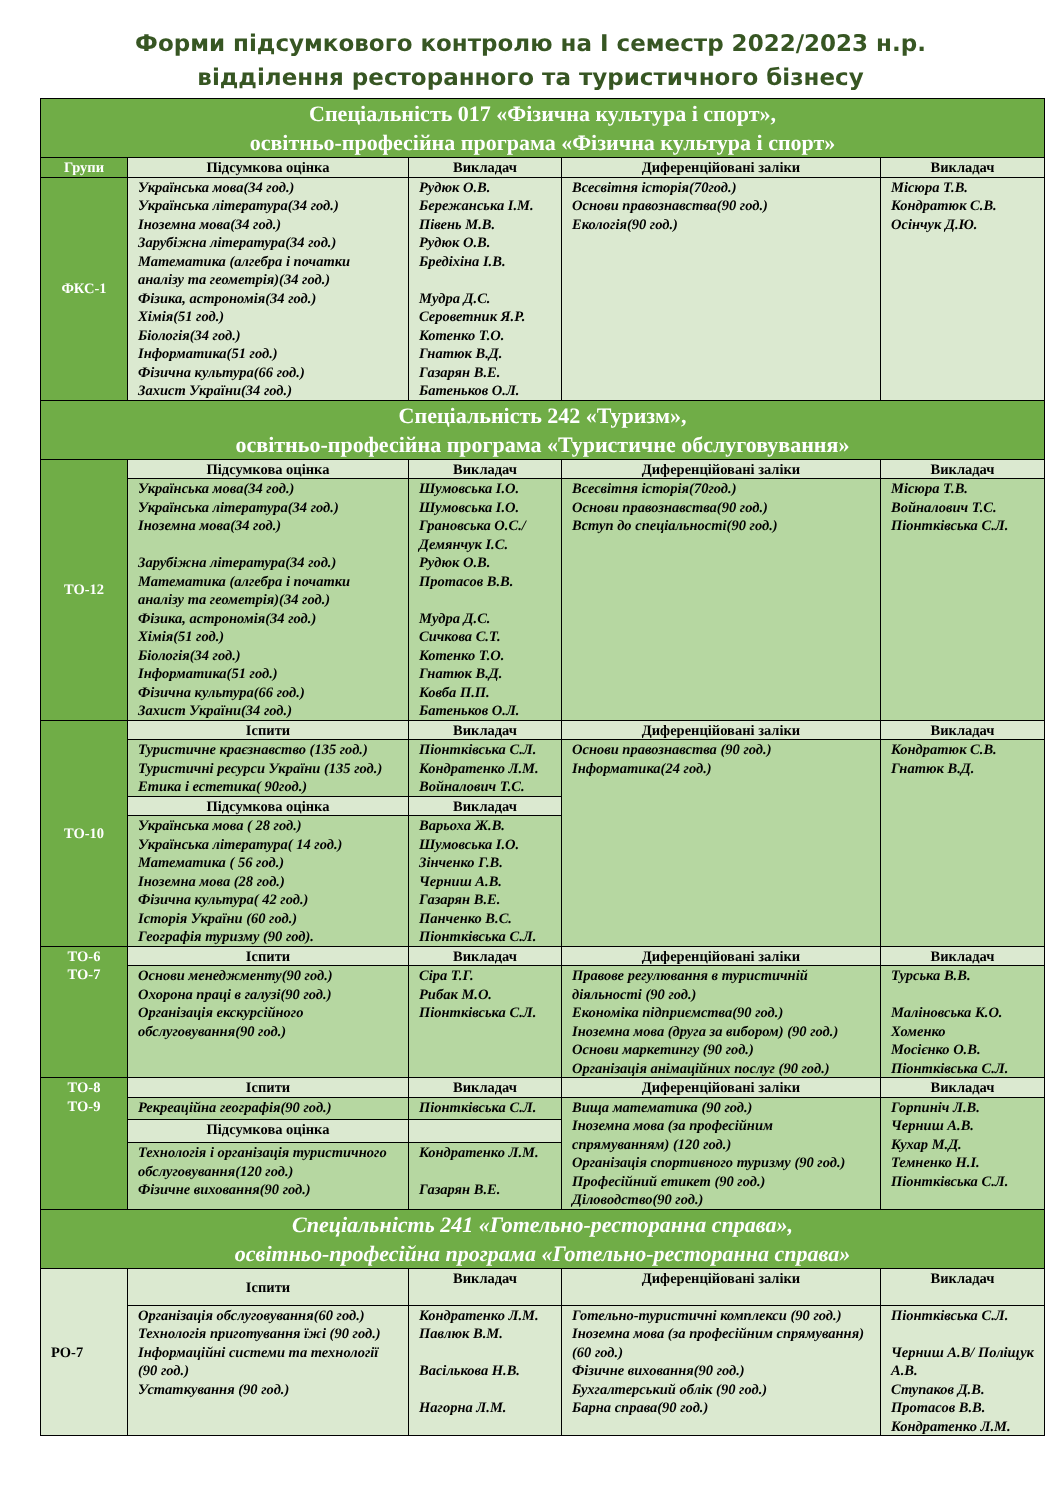Форми підсумкового контролю на І семестр 2022/2023 н.р.
відділення ресторанного та туристичного бізнесу
| Спеціальність 017 «Фізична культура і спорт», освітньо-професійна програма «Фізична культура і спорт» | | | | |
| Групи | Підсумкова оцінка | Викладач | Диференційовані заліки | Викладач |
| ФКС-1 | Українська мова(34 год.) Українська література(34 год.) Іноземна мова(34 год.) Зарубіжна література(34 год.) Математика (алгебра і початки аналізу та геометрія)(34 год.) Фізика, астрономія(34 год.) Хімія(51 год.) Біологія(34 год.) Інформатика(51 год.) Фізична культура(66 год.) Захист України(34 год.) | Рудюк О.В. Бережанська І.М. Півень М.В. Рудюк О.В. Бредіхіна І.В. Мудра Д.С. Сероветник Я.Р. Котенко Т.О. Гнатюк В.Д. Газарян В.Е. Батеньков О.Л. | Всесвітня історія(70год.) Основи правознавства(90 год.) Екологія(90 год.) | Місюра Т.В. Кондратюк С.В. Осінчук Д.Ю. |
| Спеціальність 242 «Туризм», освітньо-професійна програма «Туристичне обслуговування» | | | | |
| ТО-12 | Підсумкова оцінка | Викладач | Диференційовані заліки | Викладач |
| | Українська мова(34 год.) Українська література(34 год.) Іноземна мова(34 год.) Зарубіжна література(34 год.) Математика (алгебра і початки аналізу та геометрія)(34 год.) Фізика, астрономія(34 год.) Хімія(51 год.) Біологія(34 год.) Інформатика(51 год.) Фізична культура(66 год.) Захист України(34 год.) | Шумовська І.О. Шумовська І.О. Грановська О.С./ Демянчук І.С. Рудюк О.В. Протасов В.В. Мудра Д.С. Сичкова С.Т. Котенко Т.О. Гнатюк В.Д. Ковба П.П. Батеньков О.Л. | Всесвітня історія(70год.) Основи правознавства(90 год.) Вступ до спеціальності(90 год.) | Місюра Т.В. Войналович Т.С. Пiонтківська С.Л. |
| ТО-10 | Іспити | Викладач | Диференційовані заліки | Викладач |
| | Туристичне краєзнавство (135 год.) Туристичні ресурси України (135 год.) Етика і естетика( 90год.) | Піонтківська С.Л. Кондратенко Л.М. Войналович Т.С. | Основи правознавства (90 год.) Інформатика(24 год.) | Кондратюк С.В. Гнатюк В.Д. |
| | Підсумкова оцінка | Викладач | | |
| | Українська мова ( 28 год.) Українська література( 14 год.) Математика ( 56 год.) Іноземна мова (28 год.) Фізична культура( 42 год.) Історія України (60 год.) Географія туризму (90 год). | Варьоха Ж.В. Шумовська І.О. Зінченко Г.В. Черниш А.В. Газарян В.Е. Панченко В.С. Піонтківська С.Л. | | |
| ТО-6 ТО-7 | Іспити | Викладач | Диференційовані заліки | Викладач |
| | Основи менеджменту(90 год.) Охорона праці в галузі(90 год.) Організація екскурсійного обслуговування(90 год.) | Сіра Т.Г. Рибак М.О. Піонтківська С.Л. | Правове регулювання в туристичній діяльності (90 год.) Економіка підприємства(90 год.) Іноземна мова (друга за вибором) (90 год.) Основи маркетингу (90 год.) Організація анімаційних послуг (90 год.) | Турська В.В. Маліновська К.О. Хоменко Мосієнко О.В. Піонтківська С.Л. |
| ТО-8 ТО-9 | Іспити | Викладач | Диференційовані заліки | Викладач |
| | Рекреаційна географія(90 год.) | Піонтківська С.Л. | Вища математика (90 год.) Іноземна мова (за професійним спрямуванням) (120 год.) Організація спортивного туризму (90 год.) Професійний етикет (90 год.) Діловодство(90 год.) | Горпиніч Л.В. Черниш А.В. Кухар М.Д. Темненко Н.І. Піонтківська С.Л. |
| | Підсумкова оцінка | | | |
| | Технологія і організація туристичного обслуговування(120 год.) Фізичне виховання(90 год.) | Кондратенко Л.М. Газарян В.Е. | | |
| Спеціальність 241 «Готельно-ресторанна справа», освітньо-професійна програма «Готельно-ресторанна справа» | | | | |
| РО-7 | Іспити | Викладач | Диференційовані заліки | Викладач |
| | Організація обслуговування(60 год.) Технологія приготування їжі (90 год.) Інформаційні системи та технології (90 год.) Устаткування (90 год.) | Кондратенко Л.М. Павлюк В.М. Васількова Н.В. Нагорна Л.М. | Готельно-туристичні комплекси (90 год.) Іноземна мова (за професійним спрямування)(60 год.) Фізичне виховання(90 год.) Бухгалтерський облік (90 год.) Барна справа(90 год.) | Піонтківська С.Л. Черниш А.В/ Поліщук А.В. Ступаков Д.В. Протасов В.В. Кондратенко Л.М. |